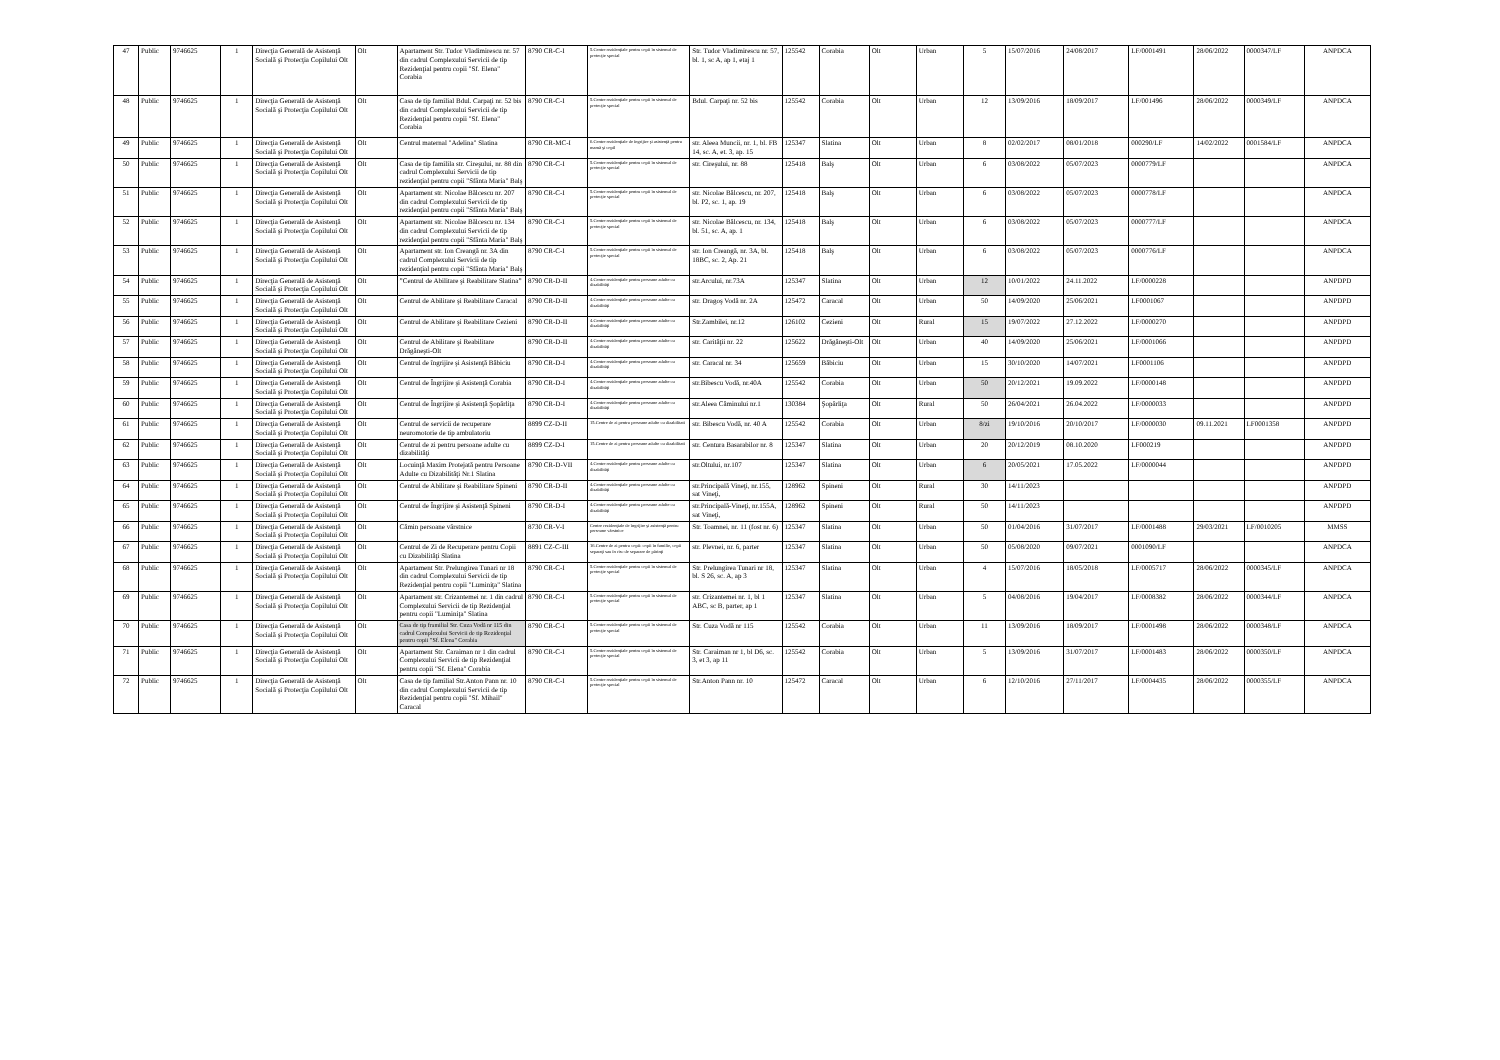| 47 | Public | 9746625 | 1 | Direcţia Generală de Asistenţă Socială şi Protecţia Copilului Olt | Olt | Apartament Str. Tudor Vladimirescu nr. 57 din cadrul Complexului Servicii de tip Rezidenţial pentru copii "Sf. Elena" Corabia | 8790 CR-C-I | 5.Centre rezidenţiale pentru copii în sistemul de protecţie special | Str. Tudor Vladimirescu nr. 57, bl. 1, sc A, ap 1, etaj 1 | 125542 | Corabia | Olt | Urban | 5 | 15/07/2016 | 24/08/2017 | LF/0001491 | 28/06/2022 | 0000347/LF | ANPDCA |
| 48 | Public | 9746625 | 1 | Direcţia Generală de Asistenţă Socială şi Protecţia Copilului Olt | Olt | Casa de tip familial Bdul. Carpaţi nr. 52 bis din cadrul Complexului Servicii de tip Rezidenţial pentru copii "Sf. Elena" Corabia | 8790 CR-C-I | 5.Centre rezidenţiale pentru copii în sistemul de protecţie special | Bdul. Carpaţi nr. 52 bis | 125542 | Corabia | Olt | Urban | 12 | 13/09/2016 | 18/09/2017 | LF/001496 | 28/06/2022 | 0000349/LF | ANPDCA |
| 49 | Public | 9746625 | 1 | Direcţia Generală de Asistenţă Socială şi Protecţia Copilului Olt | Olt | Centrul maternal "Adelina" Slatina | 8790 CR-MC-I | 6.Centre rezidenţiale de îngrijire şi asistenţă pentru mamă şi copil | str. Aleea Muncii, nr. 1, bl. FB 14, sc. A, et. 3, ap. 15 | 125347 | Slatina | Olt | Urban | 8 | 02/02/2017 | 08/01/2018 | 000290/LF | 14/02/2022 | 0001584/LF | ANPDCA |
| 50 | Public | 9746625 | 1 | Direcţia Generală de Asistenţă Socială şi Protecţia Copilului Olt | Olt | Casa de tip familila str. Cireşului, nr. 88 din cadrul Complexului Servicii de tip rezidenţial pentru copii "Sfânta Maria" Balş | 8790 CR-C-I | 5.Centre rezidenţiale pentru copii în sistemul de protecţie special | str. Cireşului, nr. 88 | 125418 | Balş | Olt | Urban | 6 | 03/08/2022 | 05/07/2023 | 0000779/LF | | | ANPDCA |
| 51 | Public | 9746625 | 1 | Direcţia Generală de Asistenţă Socială şi Protecţia Copilului Olt | Olt | Apartament str. Nicolae Bălcescu nr. 207 din cadrul Complexului Servicii de tip rezidenţial pentru copii "Sfânta Maria" Balş | 8790 CR-C-I | 5.Centre rezidenţiale pentru copii în sistemul de protecţie special | str. Nicolae Bălcescu, nr. 207, bl. P2, sc. 1, ap. 19 | 125418 | Balş | Olt | Urban | 6 | 03/08/2022 | 05/07/2023 | 0000778/LF | | | ANPDCA |
| 52 | Public | 9746625 | 1 | Direcţia Generală de Asistenţă Socială şi Protecţia Copilului Olt | Olt | Apartament str. Nicolae Bălcescu nr. 134 din cadrul Complexului Servicii de tip rezidenţial pentru copii "Sfânta Maria" Balş | 8790 CR-C-I | 5.Centre rezidenţiale pentru copii în sistemul de protecţie special | str. Nicolae Bălcescu, nr. 134, bl. 51, sc. A, ap. 1 | 125418 | Balş | Olt | Urban | 6 | 03/08/2022 | 05/07/2023 | 0000777/LF | | | ANPDCA |
| 53 | Public | 9746625 | 1 | Direcţia Generală de Asistenţă Socială şi Protecţia Copilului Olt | Olt | Apartament str. Ion Creangă nr. 3A din cadrul Complexului Servicii de tip rezidenţial pentru copii "Sfânta Maria" Balş | 8790 CR-C-I | 5.Centre rezidenţiale pentru copii în sistemul de protecţie special | str. Ion Creangă, nr. 3A, bl. 18BC, sc. 2, Ap. 21 | 125418 | Balş | Olt | Urban | 6 | 03/08/2022 | 05/07/2023 | 0000776/LF | | | ANPDCA |
| 54 | Public | 9746625 | 1 | Direcţia Generală de Asistenţă Socială şi Protecţia Copilului Olt | Olt | ”Centrul de Abilitare şi Reabilitare Slatina” | 8790 CR-D-II | 4.Centre rezidenţiale pentru persoane adulte cu dizabilităţi | str.Arcului, nr.73A | 125347 | Slatina | Olt | Urban | 12 | 10/01/2022 | 24.11.2022 | LF/0000228 | | | ANPDPD |
| 55 | Public | 9746625 | 1 | Direcţia Generală de Asistenţă Socială şi Protecţia Copilului Olt | Olt | Centrul de Abilitare şi Reabilitare Caracal | 8790 CR-D-II | 4.Centre rezidenţiale pentru persoane adulte cu dizabilităţi | str. Dragoş Vodă nr. 2A | 125472 | Caracal | Olt | Urban | 50 | 14/09/2020 | 25/06/2021 | LF0001067 | | | ANPDPD |
| 56 | Public | 9746625 | 1 | Direcţia Generală de Asistenţă Socială şi Protecţia Copilului Olt | Olt | Centrul de Abilitare şi Reabilitare Cezieni | 8790 CR-D-II | 4.Centre rezidenţiale pentru persoane adulte cu dizabilităţi | Str.Zambilei, nr.12 | 126102 | Cezieni | Olt | Rural | 15 | 19/07/2022 | 27.12.2022 | LF/0000270 | | | ANPDPD |
| 57 | Public | 9746625 | 1 | Direcţia Generală de Asistenţă Socială şi Protecţia Copilului Olt | Olt | Centrul de Abilitare şi Reabilitare Drăgăneşti-Olt | 8790 CR-D-II | 4.Centre rezidenţiale pentru persoane adulte cu dizabilităţi | str. Carităţii nr. 22 | 125622 | Drăgăneşti-Olt | Olt | Urban | 40 | 14/09/2020 | 25/06/2021 | LF/0001066 | | | ANPDPD |
| 58 | Public | 9746625 | 1 | Direcţia Generală de Asistenţă Socială şi Protecţia Copilului Olt | Olt | Centrul de îngrijire şi Asistenţă Băbiciu | 8790 CR-D-I | 4.Centre rezidenţiale pentru persoane adulte cu dizabilităţi | str. Caracal nr. 34 | 125659 | Băbiciu | Olt | Urban | 15 | 30/10/2020 | 14/07/2021 | LF0001106 | | | ANPDPD |
| 59 | Public | 9746625 | 1 | Direcţia Generală de Asistenţă Socială şi Protecţia Copilului Olt | Olt | Centrul de Îngrijire şi Asistenţă Corabia | 8790 CR-D-I | 4.Centre rezidenţiale pentru persoane adulte cu dizabilităţi | str.Bibescu Vodă, nr.40A | 125542 | Corabia | Olt | Urban | 50 | 20/12/2021 | 19.09.2022 | LF/0000148 | | | ANPDPD |
| 60 | Public | 9746625 | 1 | Direcţia Generală de Asistenţă Socială şi Protecţia Copilului Olt | Olt | Centrul de Îngrijire şi Asistenţă Şopârliţa | 8790 CR-D-I | 4.Centre rezidenţiale pentru persoane adulte cu dizabilităţi | str.Aleea Căminului nr.1 | 130384 | Şopârliţa | Olt | Rural | 50 | 26/04/2021 | 26.04.2022 | LF/0000033 | | | ANPDPD |
| 61 | Public | 9746625 | 1 | Direcţia Generală de Asistenţă Socială şi Protecţia Copilului Olt | Olt | Centrul de servicii de recuperare neuromotorie de tip ambulatoriu | 8899 CZ-D-II | 15.Centre de zi pentru persoane adulte cu dizabilitati | str. Bibescu Vodă, nr. 40 A | 125542 | Corabia | Olt | Urban | 8/zi | 19/10/2016 | 20/10/2017 | LF/0000030 | 09.11.2021 | LF0001358 | ANPDPD |
| 62 | Public | 9746625 | 1 | Direcţia Generală de Asistenţă Socială şi Protecţia Copilului Olt | Olt | Centrul de zi pentru persoane adulte cu dizabilităţi | 8899 CZ-D-I | 15.Centre de zi pentru persoane adulte cu dizabilitati | str. Centura Basarabilor nr. 8 | 125347 | Slatina | Olt | Urban | 20 | 20/12/2019 | 08.10.2020 | LF000219 | | | ANPDPD |
| 63 | Public | 9746625 | 1 | Direcţia Generală de Asistenţă Socială şi Protecţia Copilului Olt | Olt | Locuinţă Maxim Protejată pentru Persoane Adulte cu Dizabilităţi Nr.1 Slatina | 8790 CR-D-VII | 4.Centre rezidenţiale pentru persoane adulte cu dizabilităţi | str.Oltului, nr.107 | 125347 | Slatina | Olt | Urban | 6 | 20/05/2021 | 17.05.2022 | LF/0000044 | | | ANPDPD |
| 64 | Public | 9746625 | 1 | Direcţia Generală de Asistenţă Socială şi Protecţia Copilului Olt | Olt | Centrul de Abilitare şi Reabilitare Spineni | 8790 CR-D-II | 4.Centre rezidenţiale pentru persoane adulte cu dizabilităţi | str.Principală Vineţi, nr.155, sat Vineţi, | 128962 | Spineni | Olt | Rural | 30 | 14/11/2023 | | | | | ANPDPD |
| 65 | Public | 9746625 | 1 | Direcţia Generală de Asistenţă Socială şi Protecţia Copilului Olt | Olt | Centrul de Îngrijire şi Asistenţă Spineni | 8790 CR-D-I | 4.Centre rezidenţiale pentru persoane adulte cu dizabilităţi | str.Principală-Vineţi, nr.155A, sat Vineţi, | 128962 | Spineni | Olt | Rural | 50 | 14/11/2023 | | | | | ANPDPD |
| 66 | Public | 9746625 | 1 | Direcţia Generală de Asistenţă Socială şi Protecţia Copilului Olt | Olt | Cămin persoane vârstnice | 8730 CR-V-I | Centre rezidenţiale de îngrijire şi asistenţă pentru persoane vârstnice | Str. Toamnei, nr. 11 (fost nr. 6) | 125347 | Slatina | Olt | Urban | 50 | 01/04/2016 | 31/07/2017 | LF/0001488 | 29/03/2021 | LF/0010205 | MMSS |
| 67 | Public | 9746625 | 1 | Direcţia Generală de Asistenţă Socială şi Protecţia Copilului Olt | Olt | Centrul de Zi de Recuperare pentru Copii cu Dizabilităţi Slatina | 8891 CZ-C-III | 16.Centre de zi pentru copii: copii în familie, copii separaţi sau în risc de separare de părinţi | str. Plevnei, nr. 6, parter | 125347 | Slatina | Olt | Urban | 50 | 05/08/2020 | 09/07/2021 | 0001090/LF | | | ANPDCA |
| 68 | Public | 9746625 | 1 | Direcţia Generală de Asistenţă Socială şi Protecţia Copilului Olt | Olt | Apartament Str. Prelungirea Tunari nr 18 din cadrul Complexului Servicii de tip Rezidenţial pentru copii "Luminiţa" Slatina | 8790 CR-C-I | 5.Centre rezidenţiale pentru copii în sistemul de protecţie special | Str. Prelungirea Tunari nr 18, bl. S 26, sc. A, ap 3 | 125347 | Slatina | Olt | Urban | 4 | 15/07/2016 | 18/05/2018 | LF/0005717 | 28/06/2022 | 0000345/LF | ANPDCA |
| 69 | Public | 9746625 | 1 | Direcţia Generală de Asistenţă Socială şi Protecţia Copilului Olt | Olt | Apartament str. Crizantemei nr. 1 din cadrul Complexului Servicii de tip Rezidenţial pentru copii "Luminiţa" Slatina | 8790 CR-C-I | 5.Centre rezidenţiale pentru copii în sistemul de protecţie special | str. Crizantemei nr. 1, bl 1 ABC, sc B, parter, ap 1 | 125347 | Slatina | Olt | Urban | 5 | 04/08/2016 | 19/04/2017 | LF/0008382 | 28/06/2022 | 0000344/LF | ANPDCA |
| 70 | Public | 9746625 | 1 | Direcţia Generală de Asistenţă Socială şi Protecţia Copilului Olt | Olt | Casa de tip framilial Str. Cuza Vodă nr 115 din cadrul Complexului Servicii de tip Rezidenţial pentru copii "Sf. Elena" Corabia | 8790 CR-C-I | 5.Centre rezidenţiale pentru copii în sistemul de protecţie special | Str. Cuza Vodă nr 115 | 125542 | Corabia | Olt | Urban | 11 | 13/09/2016 | 18/09/2017 | LF/0001498 | 28/06/2022 | 0000348/LF | ANPDCA |
| 71 | Public | 9746625 | 1 | Direcţia Generală de Asistenţă Socială şi Protecţia Copilului Olt | Olt | Apartament Str. Caraiman nr 1 din cadrul Complexului Servicii de tip Rezidenţial pentru copii "Sf. Elena" Corabia | 8790 CR-C-I | 5.Centre rezidenţiale pentru copii în sistemul de protecţie special | Str. Caraiman nr 1, bl D6, sc. 3, et 3, ap 11 | 125542 | Corabia | Olt | Urban | 5 | 13/09/2016 | 31/07/2017 | LF/0001483 | 28/06/2022 | 0000350/LF | ANPDCA |
| 72 | Public | 9746625 | 1 | Direcţia Generală de Asistenţă Socială şi Protecţia Copilului Olt | Olt | Casa de tip familial Str.Anton Pann nr. 10 din cadrul Complexului Servicii de tip Rezidenţial pentru copii "Sf. Mihail" Caracal | 8790 CR-C-I | 5.Centre rezidenţiale pentru copii în sistemul de protecţie special | Str.Anton Pann nr. 10 | 125472 | Caracal | Olt | Urban | 6 | 12/10/2016 | 27/11/2017 | LF/0004435 | 28/06/2022 | 0000355/LF | ANPDCA |